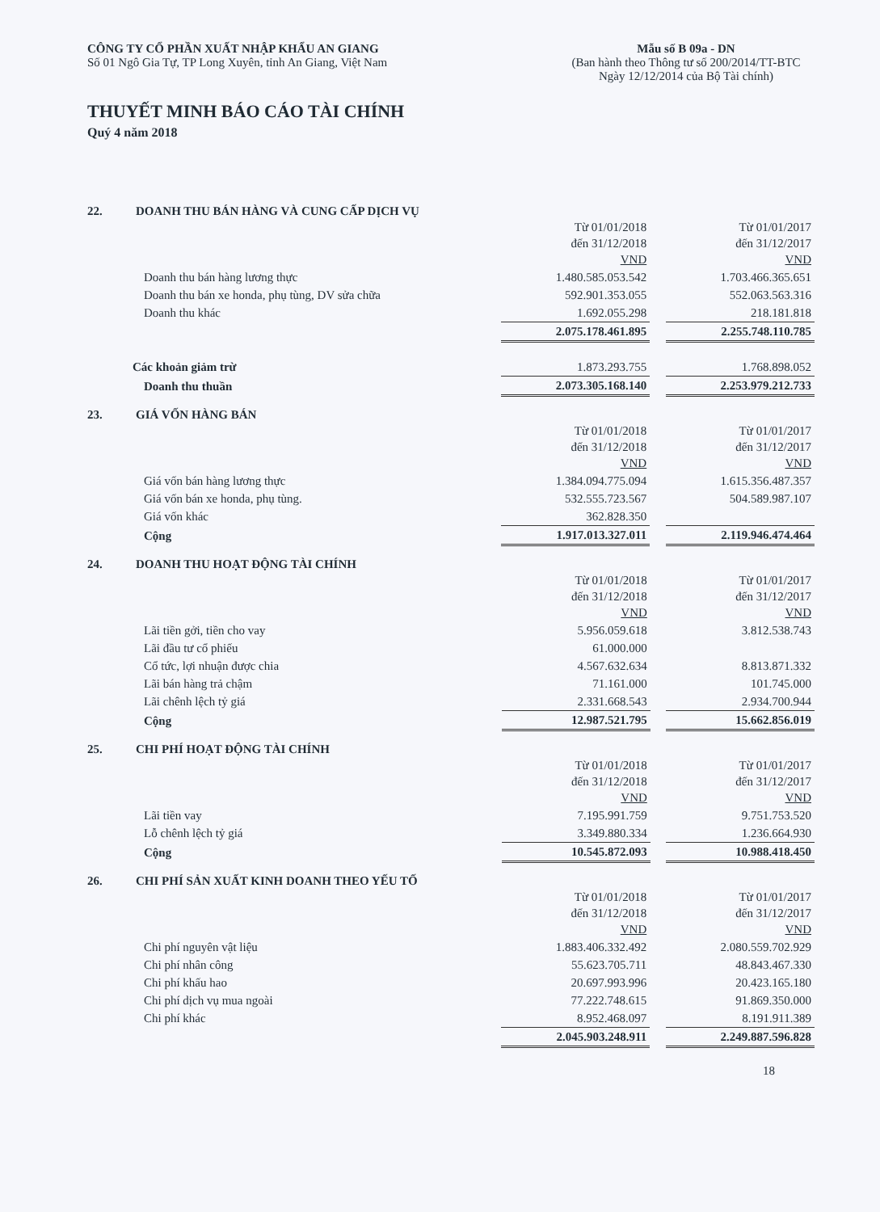CÔNG TY CỔ PHẦN XUẤT NHẬP KHẨU AN GIANG
Số 01 Ngô Gia Tự, TP Long Xuyên, tỉnh An Giang, Việt Nam
Mẫu số B 09a - DN
(Ban hành theo Thông tư số 200/2014/TT-BTC
Ngày 12/12/2014 của Bộ Tài chính)
THUYẾT MINH BÁO CÁO TÀI CHÍNH
Quý 4 năm 2018
22. DOANH THU BÁN HÀNG VÀ CUNG CẤP DỊCH VỤ
| | Từ 01/01/2018 đến 31/12/2018 VND | | Từ 01/01/2017 đến 31/12/2017 VND |
| Doanh thu bán hàng lương thực | 1.480.585.053.542 | | 1.703.466.365.651 |
| Doanh thu bán xe honda, phụ tùng, DV sửa chữa | 592.901.353.055 | | 552.063.563.316 |
| Doanh thu khác | 1.692.055.298 | | 218.181.818 |
| | 2.075.178.461.895 | | 2.255.748.110.785 |
| Các khoản giảm trừ | 1.873.293.755 | | 1.768.898.052 |
| Doanh thu thuần | 2.073.305.168.140 | | 2.253.979.212.733 |
23. GIÁ VỐN HÀNG BÁN
| | Từ 01/01/2018 đến 31/12/2018 VND | | Từ 01/01/2017 đến 31/12/2017 VND |
| Giá vốn bán hàng lương thực | 1.384.094.775.094 | | 1.615.356.487.357 |
| Giá vốn bán xe honda, phụ tùng. | 532.555.723.567 | | 504.589.987.107 |
| Giá vốn khác | 362.828.350 | | |
| Cộng | 1.917.013.327.011 | | 2.119.946.474.464 |
24. DOANH THU HOẠT ĐỘNG TÀI CHÍNH
| | Từ 01/01/2018 đến 31/12/2018 VND | | Từ 01/01/2017 đến 31/12/2017 VND |
| Lãi tiền gởi, tiền cho vay | 5.956.059.618 | | 3.812.538.743 |
| Lãi đầu tư cổ phiếu | 61.000.000 | | |
| Cổ tức, lợi nhuận được chia | 4.567.632.634 | | 8.813.871.332 |
| Lãi bán hàng trả chậm | 71.161.000 | | 101.745.000 |
| Lãi chênh lệch tỷ giá | 2.331.668.543 | | 2.934.700.944 |
| Cộng | 12.987.521.795 | | 15.662.856.019 |
25. CHI PHÍ HOẠT ĐỘNG TÀI CHÍNH
| | Từ 01/01/2018 đến 31/12/2018 VND | | Từ 01/01/2017 đến 31/12/2017 VND |
| Lãi tiền vay | 7.195.991.759 | | 9.751.753.520 |
| Lỗ chênh lệch tỷ giá | 3.349.880.334 | | 1.236.664.930 |
| Cộng | 10.545.872.093 | | 10.988.418.450 |
26. CHI PHÍ SẢN XUẤT KINH DOANH THEO YẾU TỐ
| | Từ 01/01/2018 đến 31/12/2018 VND | | Từ 01/01/2017 đến 31/12/2017 VND |
| Chi phí nguyên vật liệu | 1.883.406.332.492 | | 2.080.559.702.929 |
| Chi phí nhân công | 55.623.705.711 | | 48.843.467.330 |
| Chi phí khấu hao | 20.697.993.996 | | 20.423.165.180 |
| Chi phí dịch vụ mua ngoài | 77.222.748.615 | | 91.869.350.000 |
| Chi phí khác | 8.952.468.097 | | 8.191.911.389 |
| | 2.045.903.248.911 | | 2.249.887.596.828 |
18